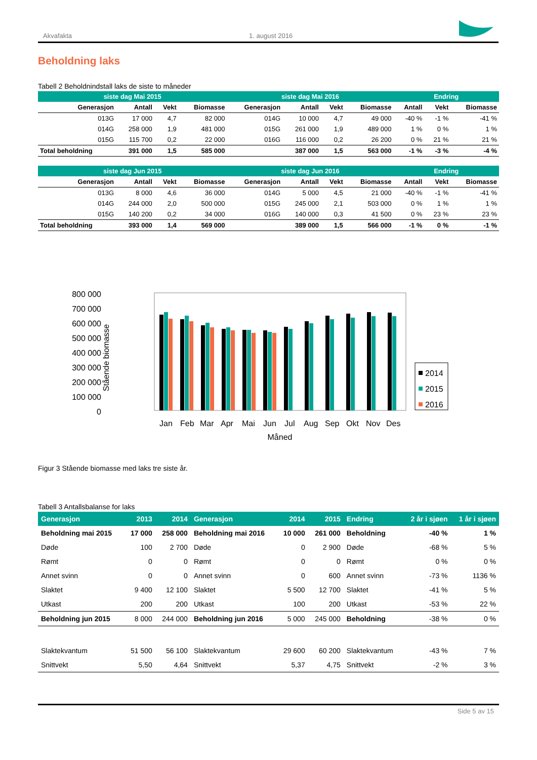Akvafakta 1. august 2016
Beholdning laks
Tabell 2 Beholdnindstall laks de siste to måneder
| siste dag Mai 2015 | | | | siste dag Mai 2016 | | | | Endring | | |
| --- | --- | --- | --- | --- | --- | --- | --- | --- | --- | --- |
| Generasjon | Antall | Vekt | Biomasse | Generasjon | Antall | Vekt | Biomasse | Antall | Vekt | Biomasse |
| 013G | 17 000 | 4,7 | 82 000 | 014G | 10 000 | 4,7 | 49 000 | -40 % | -1 % | -41 % |
| 014G | 258 000 | 1,9 | 481 000 | 015G | 261 000 | 1,9 | 489 000 | 1 % | 0 % | 1 % |
| 015G | 115 700 | 0,2 | 22 000 | 016G | 116 000 | 0,2 | 26 200 | 0 % | 21 % | 21 % |
| Total beholdning | 391 000 | 1,5 | 585 000 | | 387 000 | 1,5 | 563 000 | -1 % | -3 % | -4 % |
| siste dag Jun 2015 | | | | siste dag Jun 2016 | | | | Endring | | |
| --- | --- | --- | --- | --- | --- | --- | --- | --- | --- | --- |
| Generasjon | Antall | Vekt | Biomasse | Generasjon | Antall | Vekt | Biomasse | Antall | Vekt | Biomasse |
| 013G | 8 000 | 4,6 | 36 000 | 014G | 5 000 | 4,5 | 21 000 | -40 % | -1 % | -41 % |
| 014G | 244 000 | 2,0 | 500 000 | 015G | 245 000 | 2,1 | 503 000 | 0 % | 1 % | 1 % |
| 015G | 140 200 | 0,2 | 34 000 | 016G | 140 000 | 0,3 | 41 500 | 0 % | 23 % | 23 % |
| Total beholdning | 393 000 | 1,4 | 569 000 | | 389 000 | 1,5 | 566 000 | -1 % | 0 % | -1 % |
800 000
700 000
600 000
500 000
400 000
300 000
200 000
100 000
0
Stående biomasse
Jan Feb Mar Apr Mai Jun Jul Aug Sep Okt Nov Des
Måned
2014
2015
2016
Figur 3 Stående biomasse med laks tre siste år.
Tabell 3 Antallsbalanse for laks
| Generasjon | 2013 | 2014 | Generasjon | 2014 | 2015 | Endring | 2 år i sjøen | 1 år i sjøen |
| --- | --- | --- | --- | --- | --- | --- | --- | --- |
| Beholdning mai 2015 | 17 000 | 258 000 | Beholdning mai 2016 | 10 000 | 261 000 | Beholdning | -40 % | 1 % |
| Døde | 100 | 2 700 | Døde | 0 | 2 900 | Døde | -68 % | 5 % |
| Rømt | 0 | 0 | Rømt | 0 | 0 | Rømt | 0 % | 0 % |
| Annet svinn | 0 | 0 | Annet svinn | 0 | 600 | Annet svinn | -73 % | 1136 % |
| Slaktet | 9 400 | 12 100 | Slaktet | 5 500 | 12 700 | Slaktet | -41 % | 5 % |
| Utkast | 200 | 200 | Utkast | 100 | 200 | Utkast | -53 % | 22 % |
| Beholdning jun 2015 | 8 000 | 244 000 | Beholdning jun 2016 | 5 000 | 245 000 | Beholdning | -38 % | 0 % |
| Slaktekvantum | 51 500 | 56 100 | Slaktekvantum | 29 600 | 60 200 | Slaktekvantum | -43 % | 7 % |
| Snittvekt | 5,50 | 4,64 | Snittvekt | 5,37 | 4,75 | Snittvekt | -2 % | 3 % |
Side 5 av 15